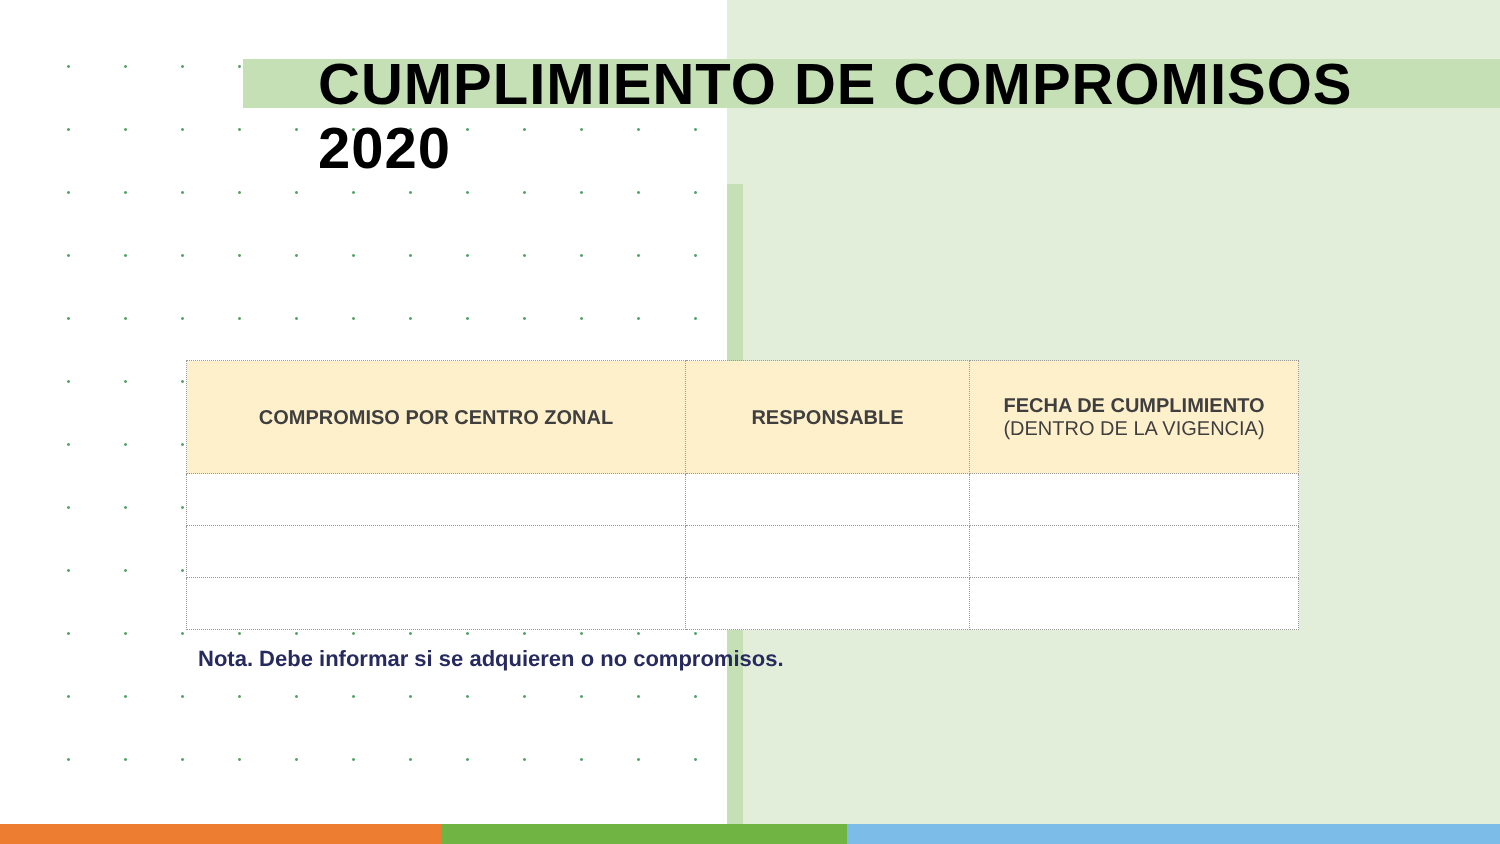CUMPLIMIENTO DE COMPROMISOS 2020
| COMPROMISO POR CENTRO ZONAL | RESPONSABLE | FECHA DE CUMPLIMIENTO (DENTRO DE LA VIGENCIA) |
| --- | --- | --- |
Nota. Debe informar si se adquieren o no compromisos.